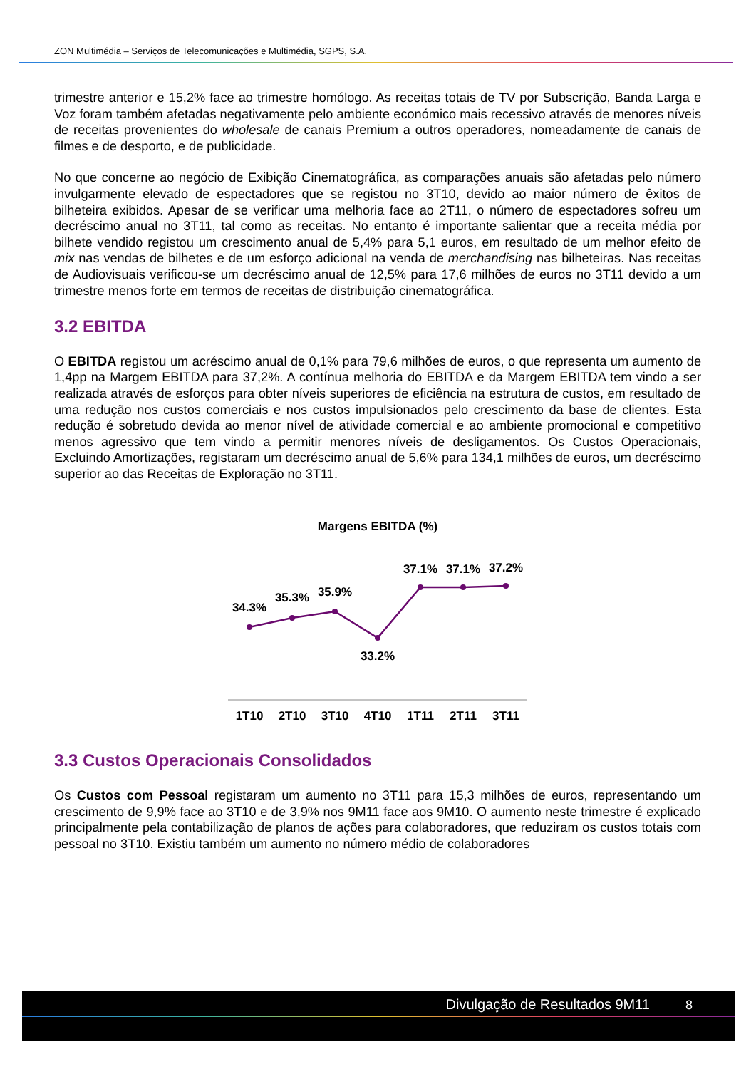ZON Multimédia – Serviços de Telecomunicações e Multimédia, SGPS, S.A.
trimestre anterior e 15,2% face ao trimestre homólogo. As receitas totais de TV por Subscrição, Banda Larga e Voz foram também afetadas negativamente pelo ambiente económico mais recessivo através de menores níveis de receitas provenientes do wholesale de canais Premium a outros operadores, nomeadamente de canais de filmes e de desporto, e de publicidade.
No que concerne ao negócio de Exibição Cinematográfica, as comparações anuais são afetadas pelo número invulgarmente elevado de espectadores que se registou no 3T10, devido ao maior número de êxitos de bilheteira exibidos. Apesar de se verificar uma melhoria face ao 2T11, o número de espectadores sofreu um decréscimo anual no 3T11, tal como as receitas. No entanto é importante salientar que a receita média por bilhete vendido registou um crescimento anual de 5,4% para 5,1 euros, em resultado de um melhor efeito de mix nas vendas de bilhetes e de um esforço adicional na venda de merchandising nas bilheteiras. Nas receitas de Audiovisuais verificou-se um decréscimo anual de 12,5% para 17,6 milhões de euros no 3T11 devido a um trimestre menos forte em termos de receitas de distribuição cinematográfica.
3.2 EBITDA
O EBITDA registou um acréscimo anual de 0,1% para 79,6 milhões de euros, o que representa um aumento de 1,4pp na Margem EBITDA para 37,2%. A contínua melhoria do EBITDA e da Margem EBITDA tem vindo a ser realizada através de esforços para obter níveis superiores de eficiência na estrutura de custos, em resultado de uma redução nos custos comerciais e nos custos impulsionados pelo crescimento da base de clientes. Esta redução é sobretudo devida ao menor nível de atividade comercial e ao ambiente promocional e competitivo menos agressivo que tem vindo a permitir menores níveis de desligamentos. Os Custos Operacionais, Excluindo Amortizações, registaram um decréscimo anual de 5,6% para 134,1 milhões de euros, um decréscimo superior ao das Receitas de Exploração no 3T11.
Margens EBITDA (%)
34.3%
35.3%
35.9%
33.2%
37.1%
37.1%
37.2%
1T10
2T10
3T10
4T10
1T11
2T11
3T11
3.3 Custos Operacionais Consolidados
Os Custos com Pessoal registaram um aumento no 3T11 para 15,3 milhões de euros, representando um crescimento de 9,9% face ao 3T10 e de 3,9% nos 9M11 face aos 9M10. O aumento neste trimestre é explicado principalmente pela contabilização de planos de ações para colaboradores, que reduziram os custos totais com pessoal no 3T10. Existiu também um aumento no número médio de colaboradores
Divulgação de Resultados 9M11 8